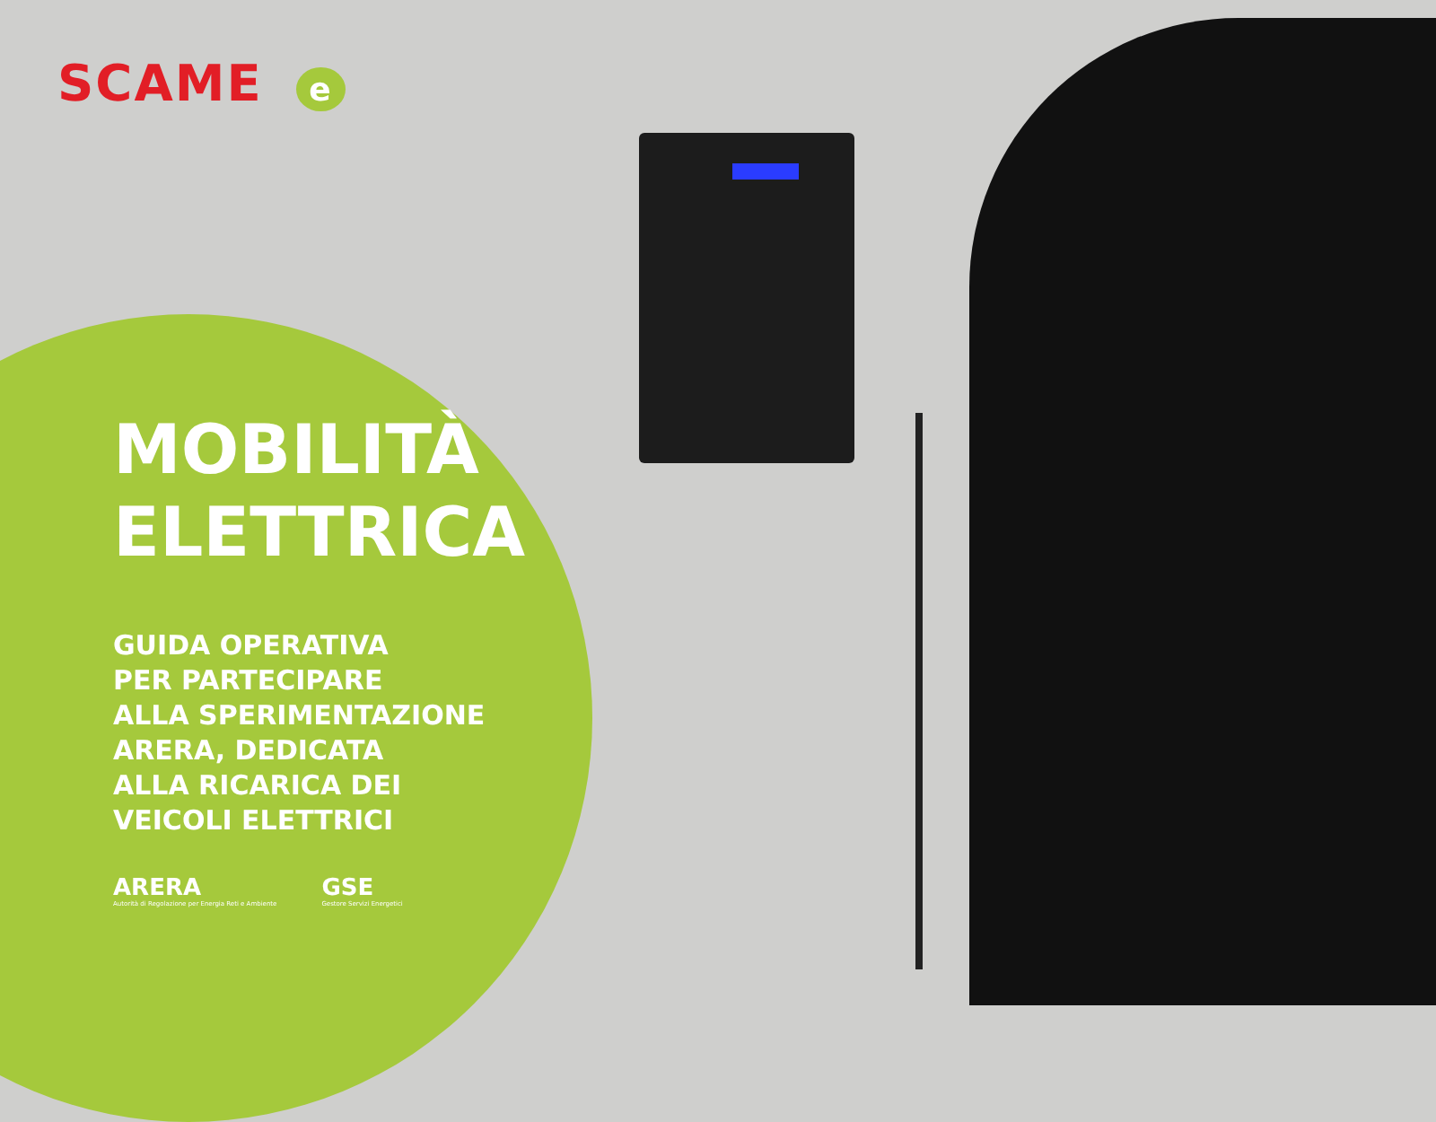SCAME e
MOBILITÀ
ELETTRICA
GUIDA OPERATIVA
PER PARTECIPARE
ALLA SPERIMENTAZIONE
ARERA, DEDICATA
ALLA RICARICA DEI
VEICOLI ELETTRICI
ARERA
Autorità di Regolazione per Energia Reti e Ambiente
GSE
Gestore Servizi Energetici